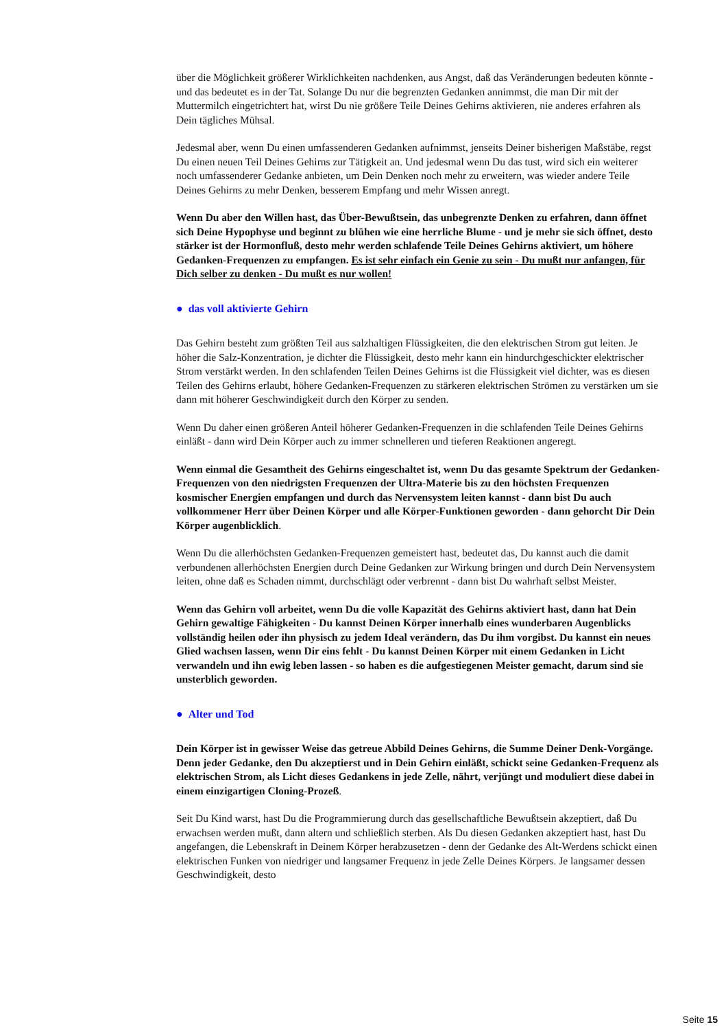über die Möglichkeit größerer Wirklichkeiten nachdenken, aus Angst, daß das Veränderungen bedeuten könnte - und das bedeutet es in der Tat. Solange Du nur die begrenzten Gedanken annimmst, die man Dir mit der Muttermilch eingetrichtert hat, wirst Du nie größere Teile Deines Gehirns aktivieren, nie anderes erfahren als Dein tägliches Mühsal.
Jedesmal aber, wenn Du einen umfassenderen Gedanken aufnimmst, jenseits Deiner bisherigen Maßstäbe, regst Du einen neuen Teil Deines Gehirns zur Tätigkeit an. Und jedesmal wenn Du das tust, wird sich ein weiterer noch umfassenderer Gedanke anbieten, um Dein Denken noch mehr zu erweitern, was wieder andere Teile Deines Gehirns zu mehr Denken, besserem Empfang und mehr Wissen anregt.
Wenn Du aber den Willen hast, das Über-Bewußtsein, das unbegrenzte Denken zu erfahren, dann öffnet sich Deine Hypophyse und beginnt zu blühen wie eine herrliche Blume - und je mehr sie sich öffnet, desto stärker ist der Hormonfluß, desto mehr werden schlafende Teile Deines Gehirns aktiviert, um höhere Gedanken-Frequenzen zu empfangen. Es ist sehr einfach ein Genie zu sein - Du mußt nur anfangen, für Dich selber zu denken - Du mußt es nur wollen!
● das voll aktivierte Gehirn
Das Gehirn besteht zum größten Teil aus salzhaltigen Flüssigkeiten, die den elektrischen Strom gut leiten. Je höher die Salz-Konzentration, je dichter die Flüssigkeit, desto mehr kann ein hindurchgeschickter elektrischer Strom verstärkt werden. In den schlafenden Teilen Deines Gehirns ist die Flüssigkeit viel dichter, was es diesen Teilen des Gehirns erlaubt, höhere Gedanken-Frequenzen zu stärkeren elektrischen Strömen zu verstärken um sie dann mit höherer Geschwindigkeit durch den Körper zu senden.
Wenn Du daher einen größeren Anteil höherer Gedanken-Frequenzen in die schlafenden Teile Deines Gehirns einläßt - dann wird Dein Körper auch zu immer schnelleren und tieferen Reaktionen angeregt.
Wenn einmal die Gesamtheit des Gehirns eingeschaltet ist, wenn Du das gesamte Spektrum der Gedanken-Frequenzen von den niedrigsten Frequenzen der Ultra-Materie bis zu den höchsten Frequenzen kosmischer Energien empfangen und durch das Nervensystem leiten kannst - dann bist Du auch vollkommener Herr über Deinen Körper und alle Körper-Funktionen geworden - dann gehorcht Dir Dein Körper augenblicklich.
Wenn Du die allerhöchsten Gedanken-Frequenzen gemeistert hast, bedeutet das, Du kannst auch die damit verbundenen allerhöchsten Energien durch Deine Gedanken zur Wirkung bringen und durch Dein Nervensystem leiten, ohne daß es Schaden nimmt, durchschlägt oder verbrennt - dann bist Du wahrhaft selbst Meister.
Wenn das Gehirn voll arbeitet, wenn Du die volle Kapazität des Gehirns aktiviert hast, dann hat Dein Gehirn gewaltige Fähigkeiten - Du kannst Deinen Körper innerhalb eines wunderbaren Augenblicks vollständig heilen oder ihn physisch zu jedem Ideal verändern, das Du ihm vorgibst. Du kannst ein neues Glied wachsen lassen, wenn Dir eins fehlt - Du kannst Deinen Körper mit einem Gedanken in Licht verwandeln und ihn ewig leben lassen - so haben es die aufgestiegenen Meister gemacht, darum sind sie unsterblich geworden.
● Alter und Tod
Dein Körper ist in gewisser Weise das getreue Abbild Deines Gehirns, die Summe Deiner Denk-Vorgänge. Denn jeder Gedanke, den Du akzeptierst und in Dein Gehirn einläßt, schickt seine Gedanken-Frequenz als elektrischen Strom, als Licht dieses Gedankens in jede Zelle, nährt, verjüngt und moduliert diese dabei in einem einzigartigen Cloning-Prozeß.
Seit Du Kind warst, hast Du die Programmierung durch das gesellschaftliche Bewußtsein akzeptiert, daß Du erwachsen werden mußt, dann altern und schließlich sterben. Als Du diesen Gedanken akzeptiert hast, hast Du angefangen, die Lebenskraft in Deinem Körper herabzusetzen - denn der Gedanke des Alt-Werdens schickt einen elektrischen Funken von niedriger und langsamer Frequenz in jede Zelle Deines Körpers. Je langsamer dessen Geschwindigkeit, desto
Seite 15